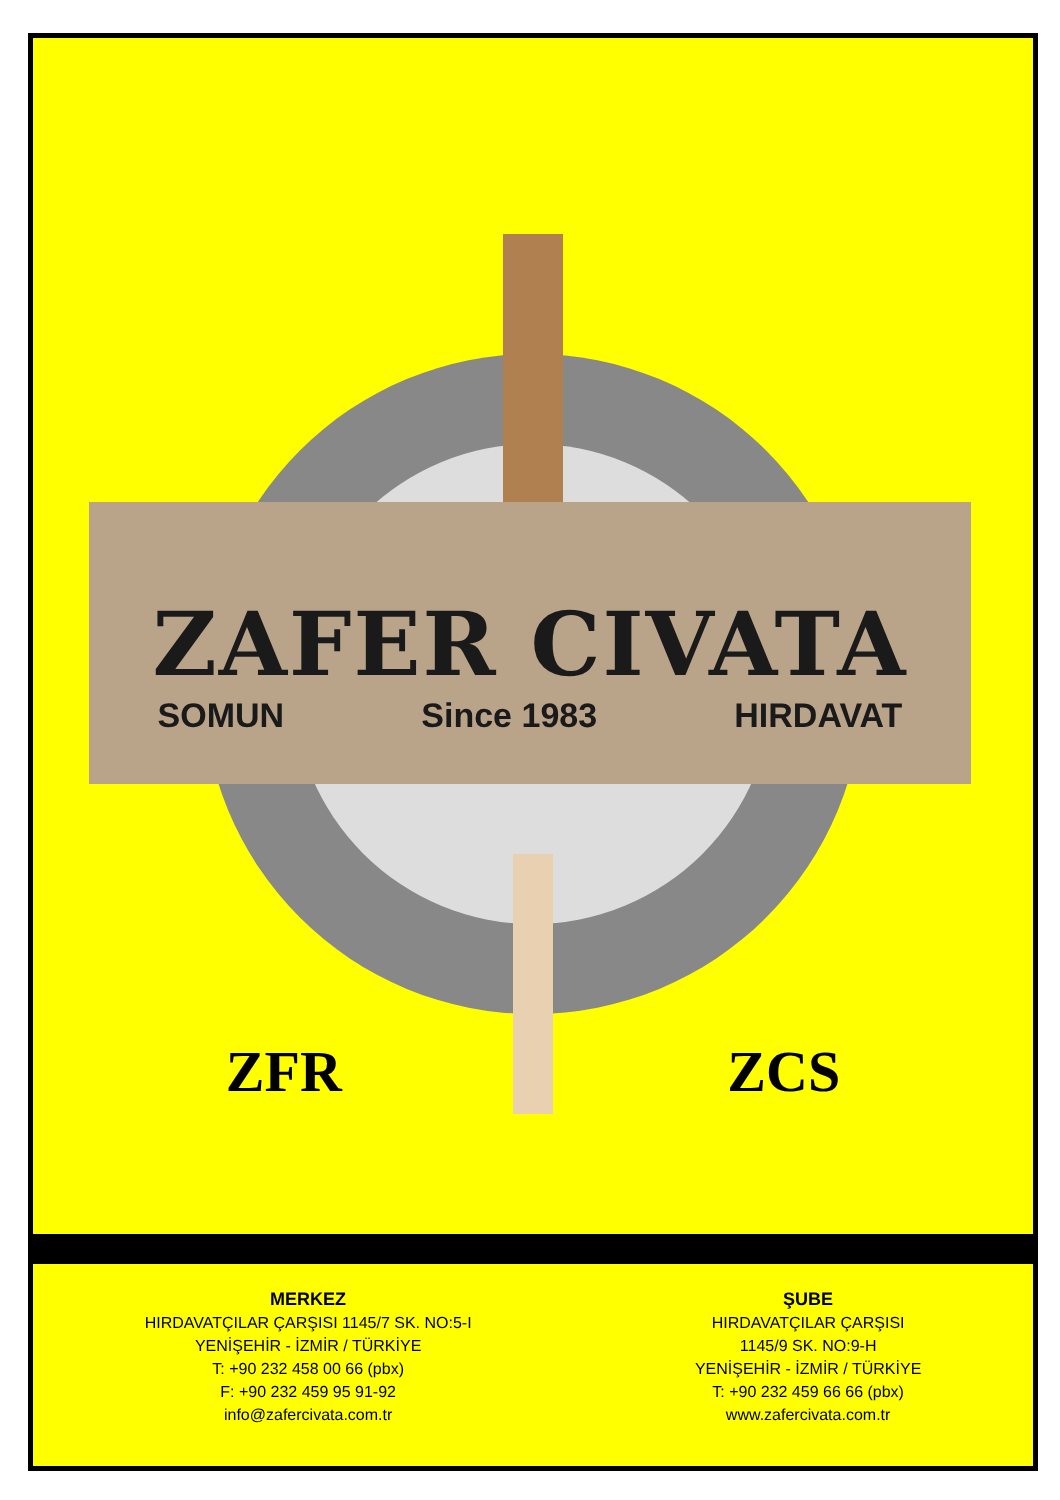ZAFER CIVATA
SOMUN Since 1983 HIRDAVAT
ZFR ZCS
MERKEZ
HIRDAVATÇILAR ÇARŞISI 1145/7 SK. NO:5-I
YENİŞEHİR - İZMİR / TÜRKİYE
T: +90 232 458 00 66 (pbx)
F: +90 232 459 95 91-92
info@zafercivata.com.tr
ŞUBE
HIRDAVATÇILAR ÇARŞISI
1145/9 SK. NO:9-H
YENİŞEHİR - İZMİR / TÜRKİYE
T: +90 232 459 66 66 (pbx)
www.zafercivata.com.tr